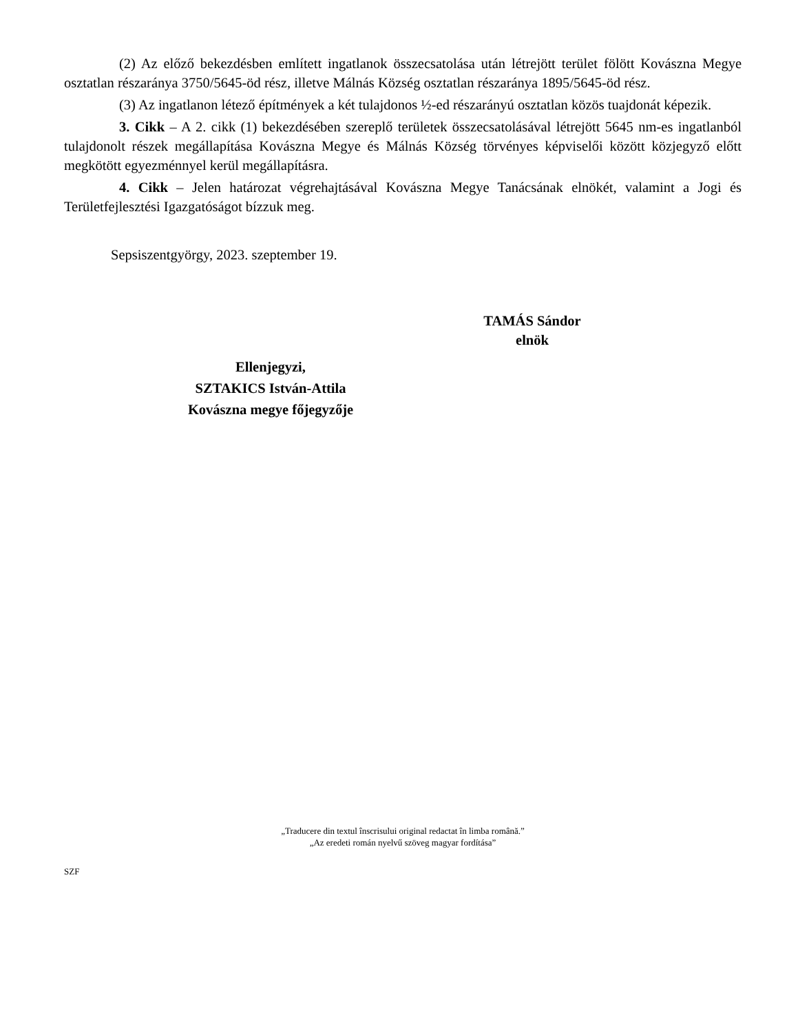(2) Az előző bekezdésben említett ingatlanok összecsatolása után létrejött terület fölött Kovászna Megye osztatlan részaránya 3750/5645-öd rész, illetve Málnás Község osztatlan részaránya 1895/5645-öd rész.
(3) Az ingatlanon létező építmények a két tulajdonos ½-ed részarányú osztatlan közös tuajdonát képezik.
3. Cikk – A 2. cikk (1) bekezdésében szereplő területek összecsatolásával létrejött 5645 nm-es ingatlanból tulajdonolt részek megállapítása Kovászna Megye és Málnás Község törvényes képviselői között közjegyző előtt megkötött egyezménnyel kerül megállapításra.
4. Cikk – Jelen határozat végrehajtásával Kovászna Megye Tanácsának elnökét, valamint a Jogi és Területfejlesztési Igazgatóságot bízzuk meg.
Sepsiszentgyörgy, 2023. szeptember 19.
TAMÁS Sándor
elnök
Ellenjegyzi,
SZTAKICS István-Attila
Kovászna megye főjegyzője
„Traducere din textul înscrisului original redactat în limba română.”
„Az eredeti román nyelvű szöveg magyar fordítása”
SZF